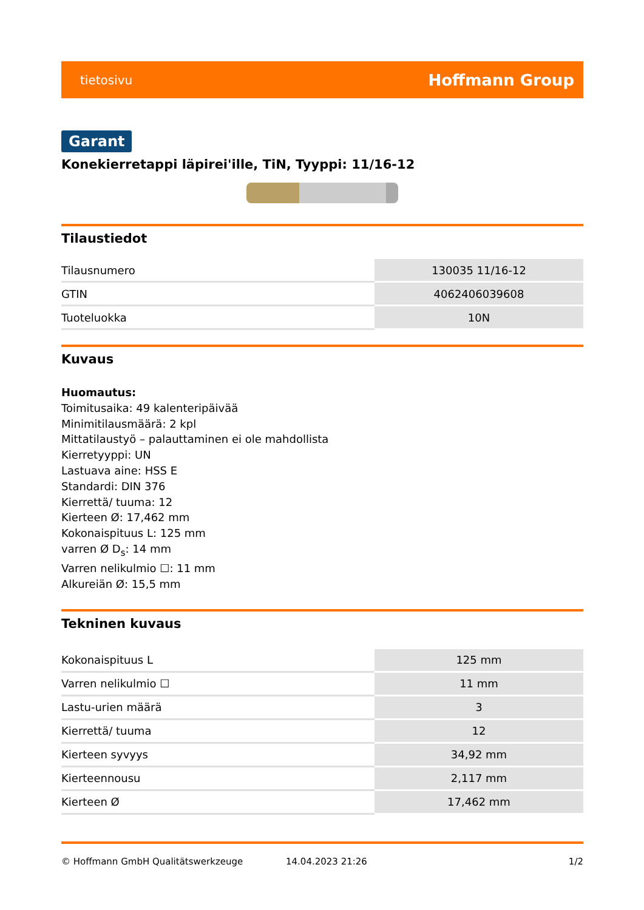tietosivu Hoffmann Group
Garant
Konekierretappi läpirei'ille, TiN, Tyyppi: 11/16-12
Tilaustiedot
| Tilausnumero | 130035 11/16-12 |
| GTIN | 4062406039608 |
| Tuoteluokka | 10N |
Kuvaus
Huomautus:
Toimitusaika: 49 kalenteripäivää
Minimitilausmäärä: 2 kpl
Mittatilaustyö – palauttaminen ei ole mahdollista
Kierretyyppi: UN
Lastuava aine: HSS E
Standardi: DIN 376
Kierrettä/ tuuma: 12
Kierteen Ø: 17,462 mm
Kokonaispituus L: 125 mm
varren Ø D<sub>s</sub>: 14 mm
Varren nelikulmio ☐: 11 mm
Alkureiän Ø: 15,5 mm
Tekninen kuvaus
| Kokonaispituus L | 125 mm |
| Varren nelikulmio ☐ | 11 mm |
| Lastu-urien määrä | 3 |
| Kierrettä/ tuuma | 12 |
| Kierteen syvyys | 34,92 mm |
| Kierteennousu | 2,117 mm |
| Kierteen Ø | 17,462 mm |
© Hoffmann GmbH Qualitätswerkzeuge 14.04.2023 21:26 1/2